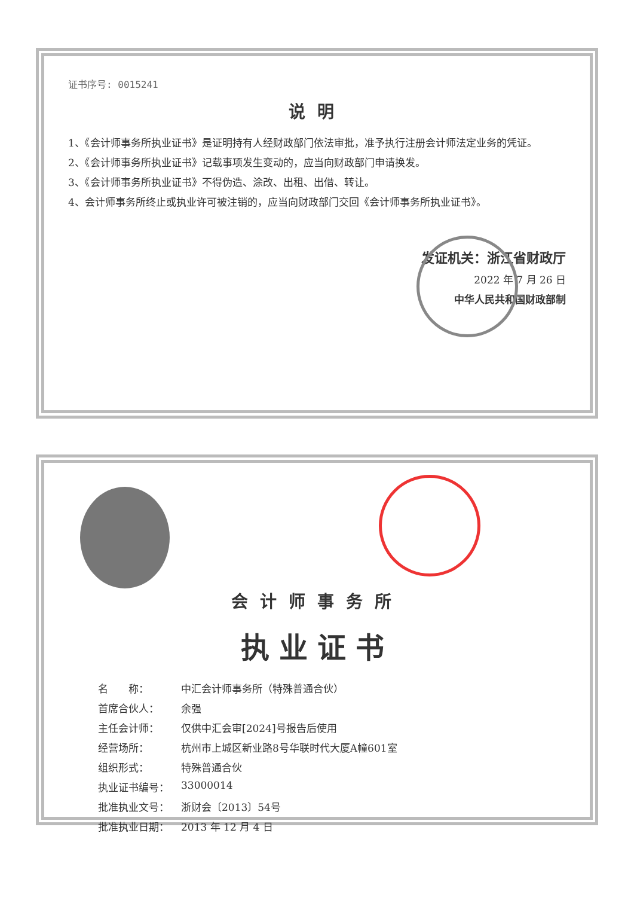证书序号: 0015241
说明
1、《会计师事务所执业证书》是证明持有人经财政部门依法审批，准予执行注册会计师法定业务的凭证。
2、《会计师事务所执业证书》记载事项发生变动的，应当向财政部门申请换发。
3、《会计师事务所执业证书》不得伪造、涂改、出租、出借、转让。
4、会计师事务所终止或执业许可被注销的，应当向财政部门交回《会计师事务所执业证书》。
发证机关：浙江省财政厅
2022 年 7 月 26 日
中华人民共和国财政部制
会计师事务所
执业证书
| 名 称： | 中汇会计师事务所（特殊普通合伙） |
| 首席合伙人： | 余强 |
| 主任会计师： | 仅供中汇会审[2024]号报告后使用 |
| 经营场所： | 杭州市上城区新业路8号华联时代大厦A幢601室 |
| 组织形式： | 特殊普通合伙 |
| 执业证书编号： | 33000014 |
| 批准执业文号： | 浙财会〔2013〕54号 |
| 批准执业日期： | 2013 年 12 月 4 日 |